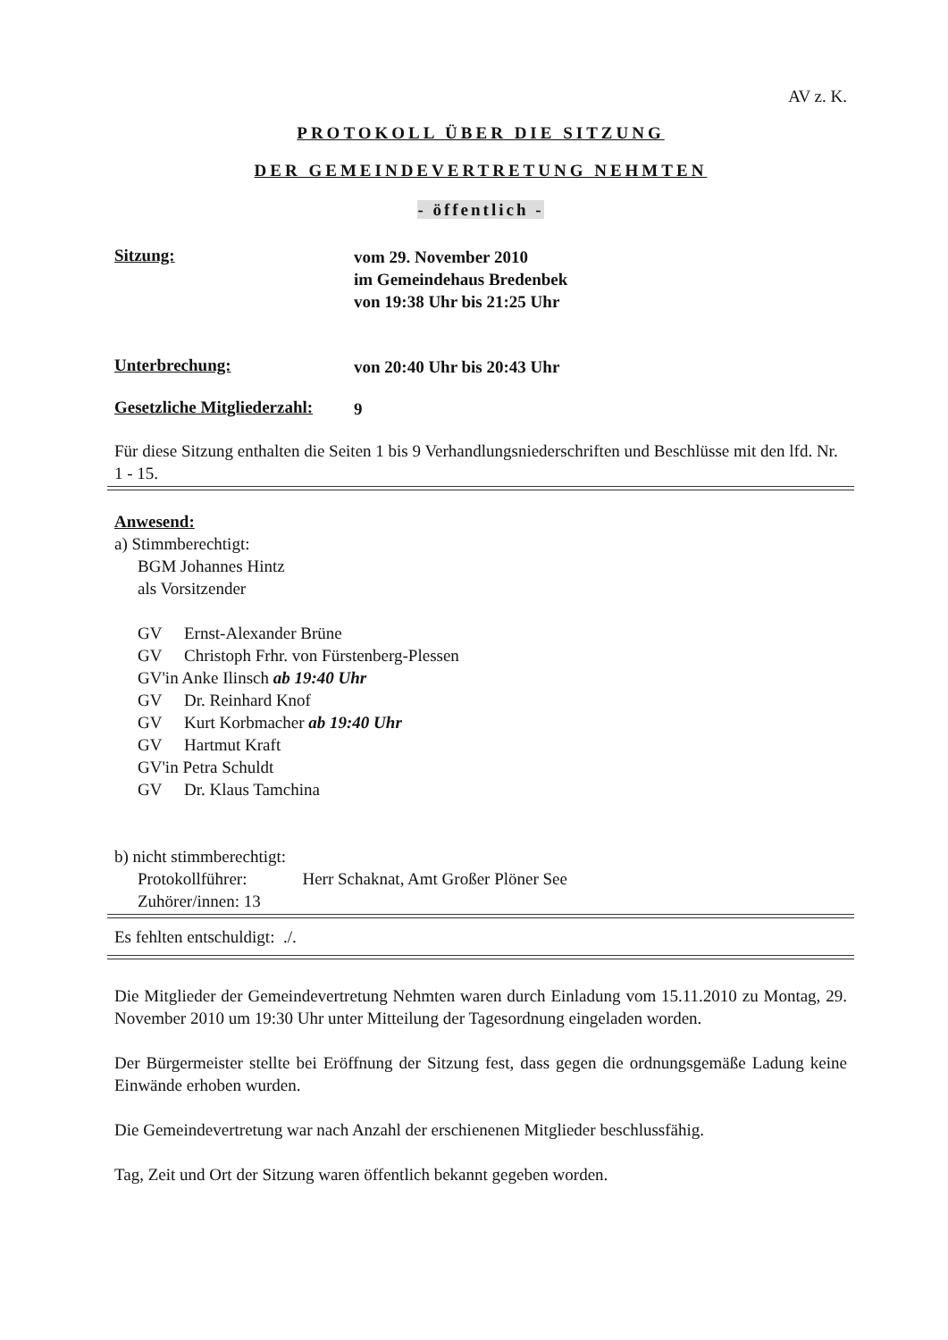AV z. K.
PROTOKOLL ÜBER DIE SITZUNG
DER GEMEINDEVERTRETUNG NEHMTEN
- öffentlich -
Sitzung:
vom 29. November 2010
im Gemeindehaus Bredenbek
von 19:38 Uhr bis 21:25 Uhr
Unterbrechung:
von 20:40 Uhr bis 20:43 Uhr
Gesetzliche Mitgliederzahl:
9
Für diese Sitzung enthalten die Seiten 1 bis 9 Verhandlungsniederschriften und Beschlüsse mit den lfd. Nr. 1 - 15.
Anwesend:
a) Stimmberechtigt:
BGM Johannes Hintz
als Vorsitzender
GV Ernst-Alexander Brüne
GV Christoph Frhr. von Fürstenberg-Plessen
GV'in Anke Ilinsch ab 19:40 Uhr
GV Dr. Reinhard Knof
GV Kurt Korbmacher ab 19:40 Uhr
GV Hartmut Kraft
GV'in Petra Schuldt
GV Dr. Klaus Tamchina
b) nicht stimmberechtigt:
Protokollführer: Herr Schaknat, Amt Großer Plöner See
Zuhörer/innen: 13
Es fehlten entschuldigt: ./.
Die Mitglieder der Gemeindevertretung Nehmten waren durch Einladung vom 15.11.2010 zu Montag, 29. November 2010 um 19:30 Uhr unter Mitteilung der Tagesordnung eingeladen worden.
Der Bürgermeister stellte bei Eröffnung der Sitzung fest, dass gegen die ordnungsgemäße Ladung keine Einwände erhoben wurden.
Die Gemeindevertretung war nach Anzahl der erschienenen Mitglieder beschlussfähig.
Tag, Zeit und Ort der Sitzung waren öffentlich bekannt gegeben worden.